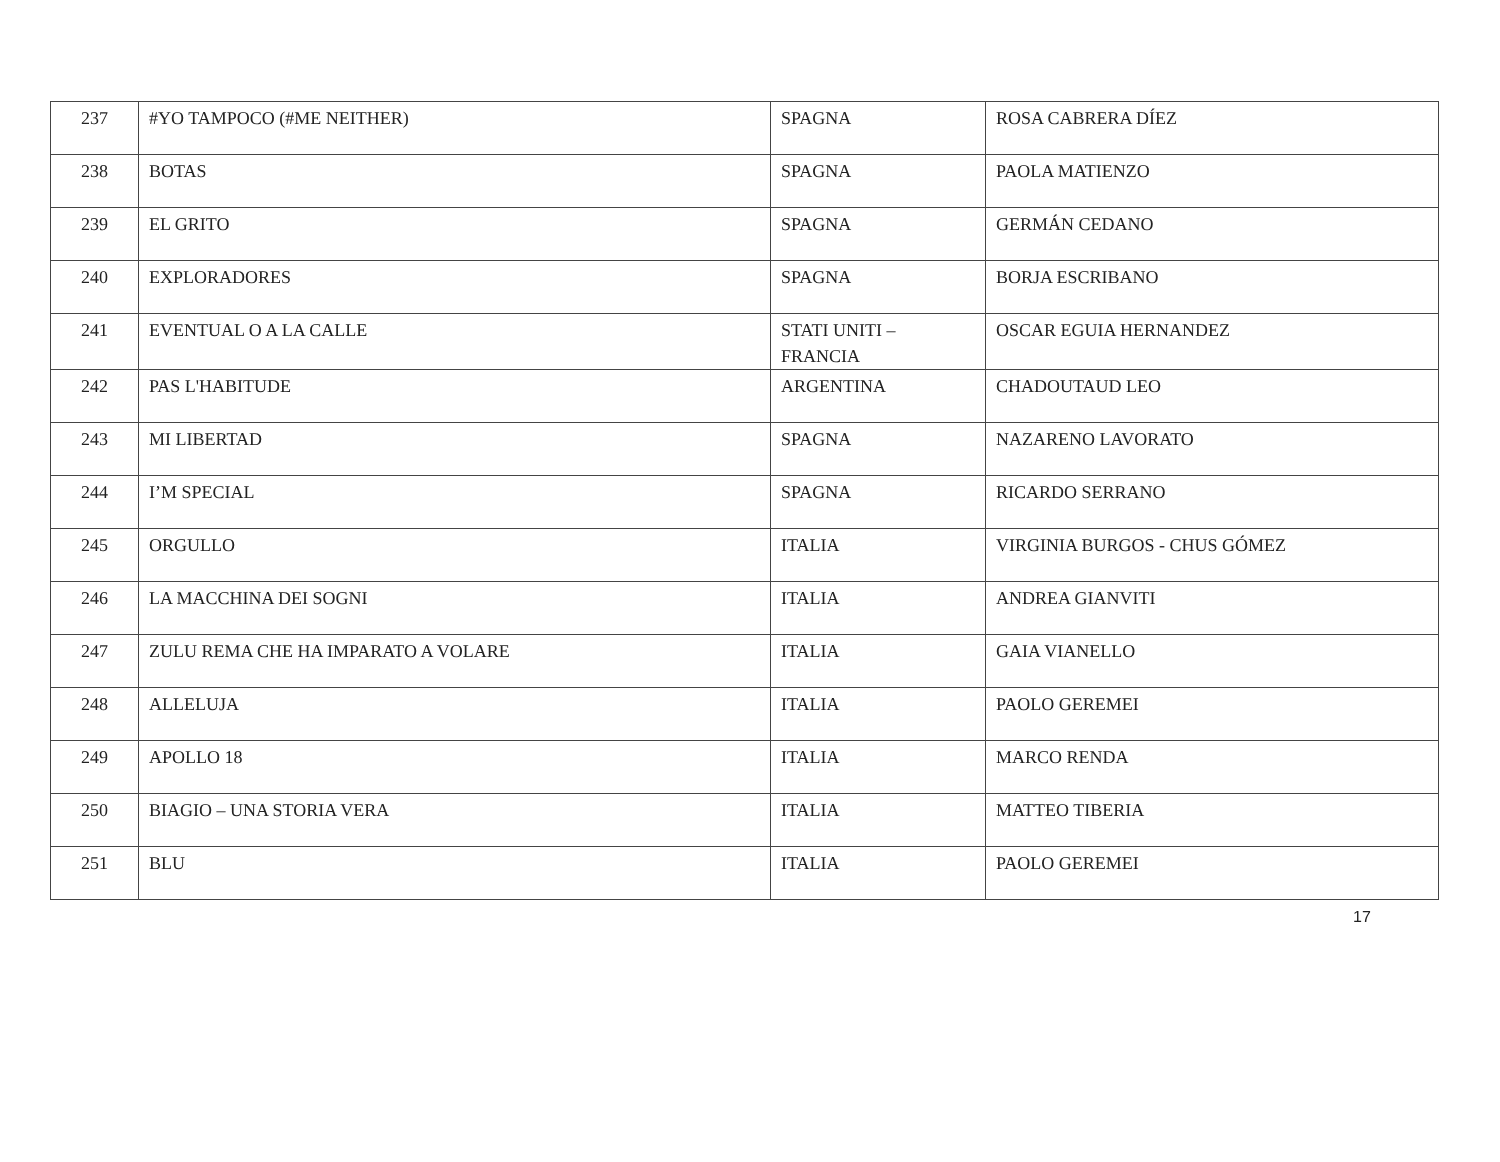| 237 | #YO TAMPOCO (#ME NEITHER) | SPAGNA | ROSA CABRERA DÍEZ |
| 238 | BOTAS | SPAGNA | PAOLA MATIENZO |
| 239 | EL GRITO | SPAGNA | GERMÁN CEDANO |
| 240 | EXPLORADORES | SPAGNA | BORJA ESCRIBANO |
| 241 | EVENTUAL O A LA CALLE | STATI UNITI – FRANCIA | OSCAR EGUIA HERNANDEZ |
| 242 | PAS L'HABITUDE | ARGENTINA | CHADOUTAUD LEO |
| 243 | MI LIBERTAD | SPAGNA | NAZARENO LAVORATO |
| 244 | I’M SPECIAL | SPAGNA | RICARDO SERRANO |
| 245 | ORGULLO | ITALIA | VIRGINIA BURGOS - CHUS GÓMEZ |
| 246 | LA MACCHINA DEI SOGNI | ITALIA | ANDREA GIANVITI |
| 247 | ZULU REMA CHE HA IMPARATO A VOLARE | ITALIA | GAIA VIANELLO |
| 248 | ALLELUJA | ITALIA | PAOLO GEREMEI |
| 249 | APOLLO 18 | ITALIA | MARCO RENDA |
| 250 | BIAGIO – UNA STORIA VERA | ITALIA | MATTEO TIBERIA |
| 251 | BLU | ITALIA | PAOLO GEREMEI |
17